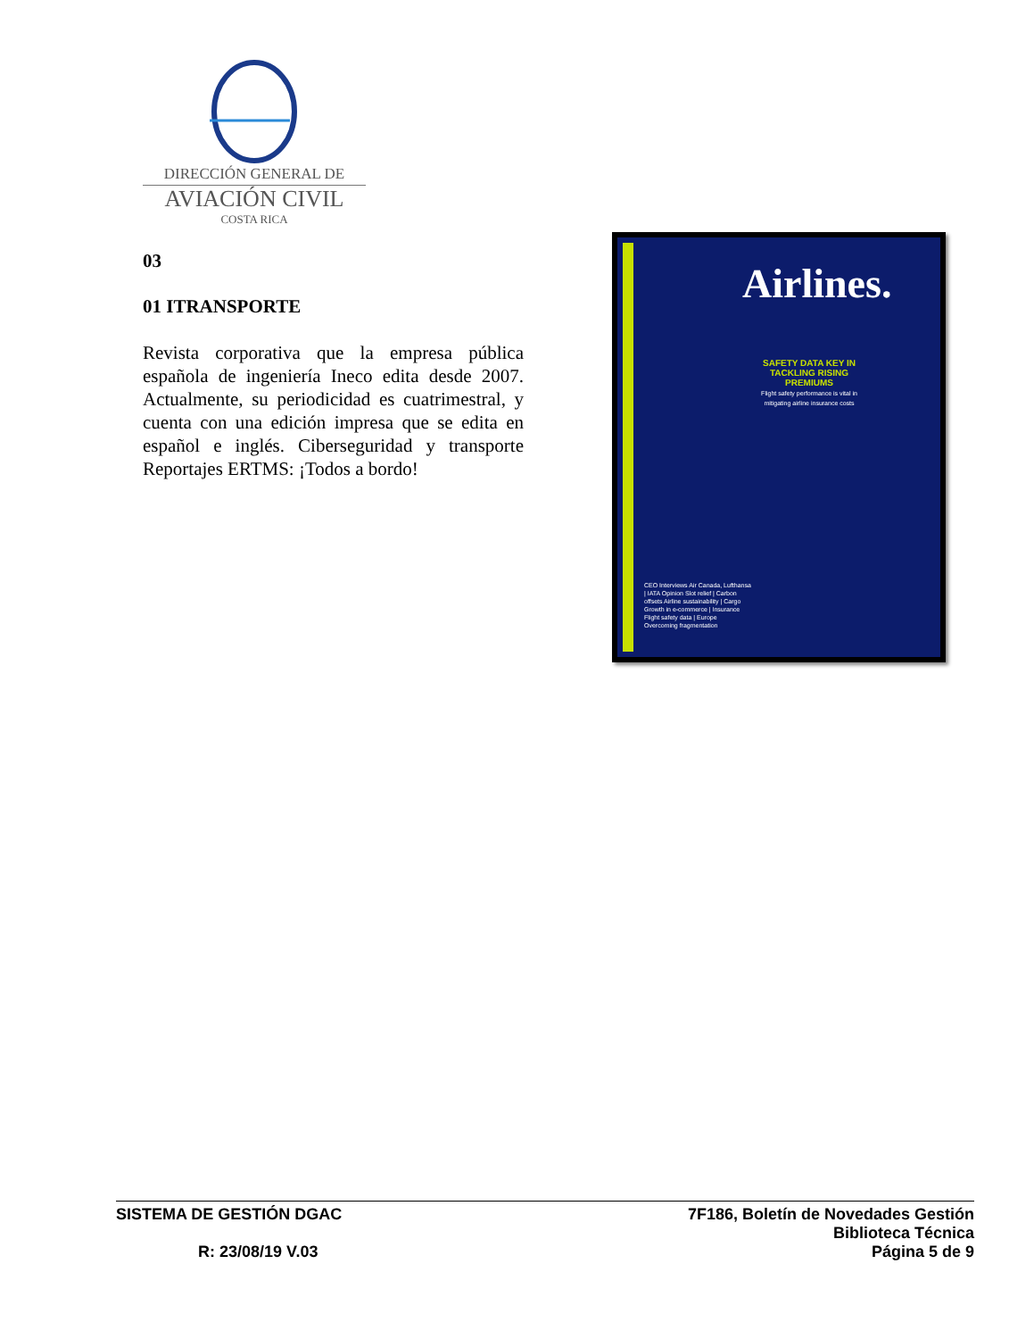DIRECCIÓN GENERAL DE
AVIACIÓN CIVIL
COSTA RICA
03
01 ITRANSPORTE
Revista corporativa que la empresa pública española de ingeniería Ineco edita desde 2007. Actualmente, su periodicidad es cuatrimestral, y cuenta con una edición impresa que se edita en español e inglés. Ciberseguridad y transporte Reportajes ERTMS: ¡Todos a bordo!
Airlines.
SAFETY DATA KEY IN TACKLING RISING PREMIUMS
Flight safety performance is vital in mitigating airline insurance costs
CEO Interviews Air Canada, Lufthansa | IATA Opinion Slot relief | Carbon offsets Airline sustainability | Cargo Growth in e-commerce | Insurance Flight safety data | Europe Overcoming fragmentation
SISTEMA DE GESTIÓN DGAC
R: 23/08/19 V.03
7F186, Boletín de Novedades Gestión
Biblioteca Técnica
Página 5 de 9